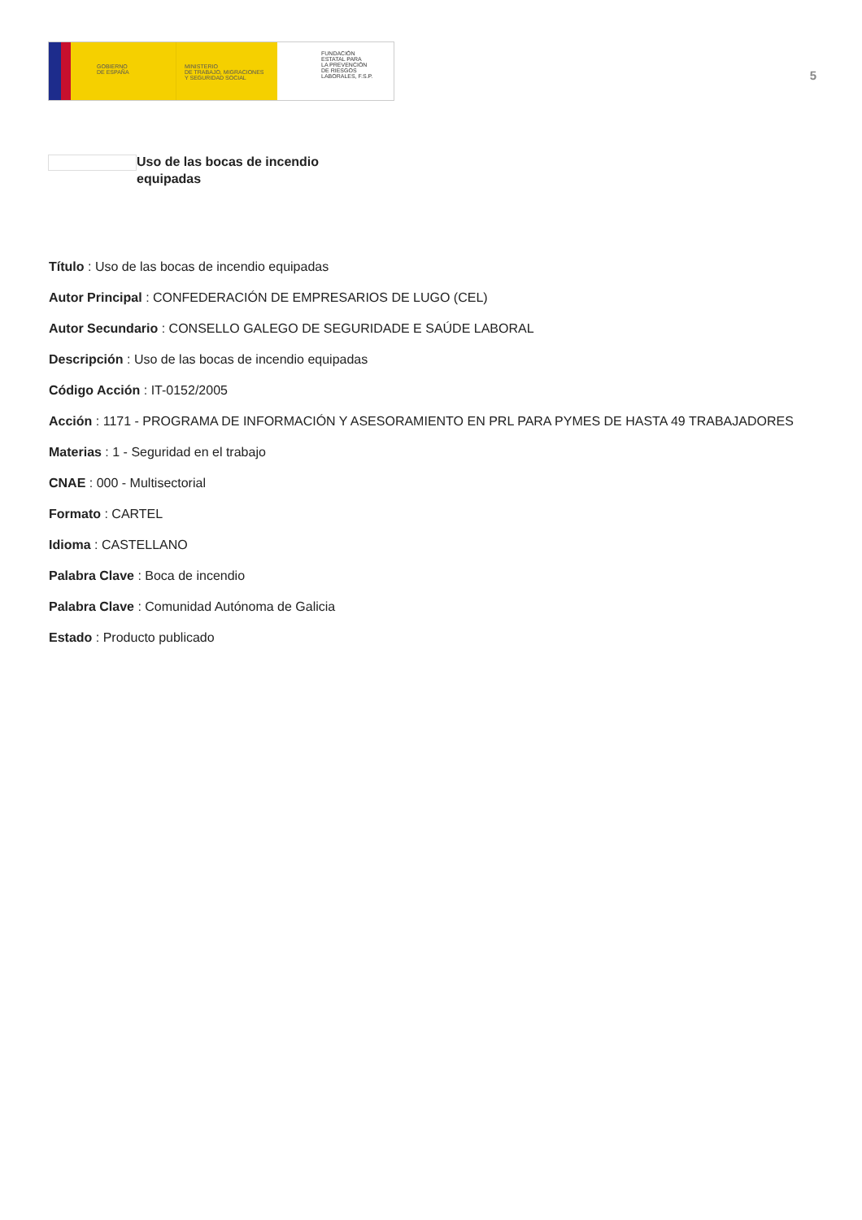GOBIERNO
DE ESPAÑA
MINISTERIO
DE TRABAJO, MIGRACIONES
Y SEGURIDAD SOCIAL
FUNDACIÓN
ESTATAL PARA
LA PREVENCIÓN
DE RIESGOS
LABORALES, F.S.P.
5
Uso de las bocas de incendio equipadas
Título : Uso de las bocas de incendio equipadas
Autor Principal : CONFEDERACIÓN DE EMPRESARIOS DE LUGO (CEL)
Autor Secundario : CONSELLO GALEGO DE SEGURIDADE E SAÚDE LABORAL
Descripción : Uso de las bocas de incendio equipadas
Código Acción : IT-0152/2005
Acción : 1171 - PROGRAMA DE INFORMACIÓN Y ASESORAMIENTO EN PRL PARA PYMES DE HASTA 49 TRABAJADORES
Materias : 1 - Seguridad en el trabajo
CNAE : 000 - Multisectorial
Formato : CARTEL
Idioma : CASTELLANO
Palabra Clave : Boca de incendio
Palabra Clave : Comunidad Autónoma de Galicia
Estado : Producto publicado